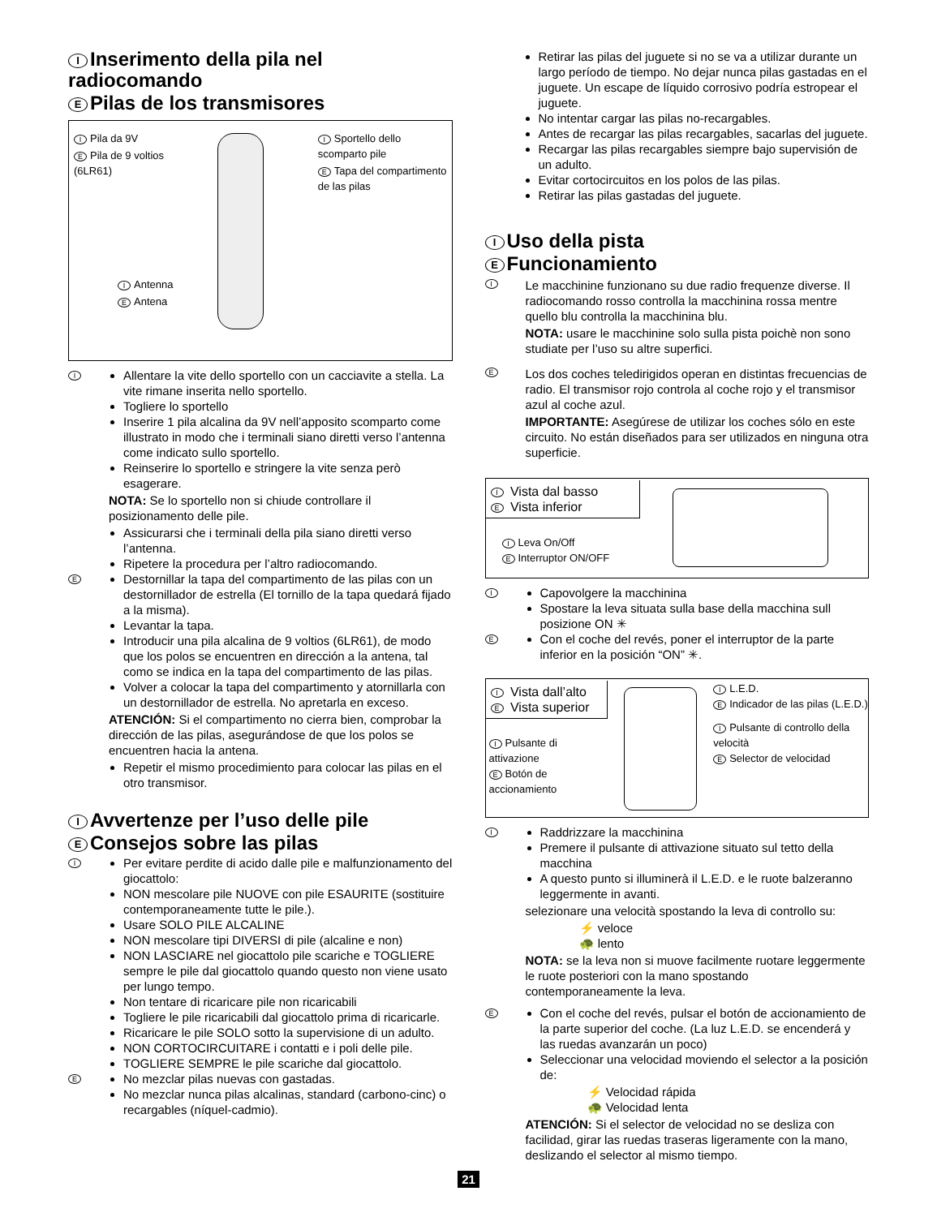I Inserimento della pila nel radiocomando
E Pilas de los transmisores
I Pila da 9V
E Pila de 9 voltios
(6LR61)
I Sportello dello
scomparto pile
E Tapa del compartimento
de las pilas
I Antenna
E Antena
I
Allentare la vite dello sportello con un cacciavite a stella. La vite rimane inserita nello sportello.
Togliere lo sportello
Inserire 1 pila alcalina da 9V nell’apposito scomparto come illustrato in modo che i terminali siano diretti verso l’antenna come indicato sullo sportello.
Reinserire lo sportello e stringere la vite senza però esagerare.
NOTA: Se lo sportello non si chiude controllare il posizionamento delle pile.
Assicurarsi che i terminali della pila siano diretti verso l’antenna.
Ripetere la procedura per l’altro radiocomando.
E
Destornillar la tapa del compartimento de las pilas con un destornillador de estrella (El tornillo de la tapa quedará fijado a la misma).
Levantar la tapa.
Introducir una pila alcalina de 9 voltios (6LR61), de modo que los polos se encuentren en dirección a la antena, tal como se indica en la tapa del compartimento de las pilas.
Volver a colocar la tapa del compartimento y atornillarla con un destornillador de estrella. No apretarla en exceso.
ATENCIÓN: Si el compartimento no cierra bien, comprobar la dirección de las pilas, asegurándose de que los polos se encuentren hacia la antena.
Repetir el mismo procedimiento para colocar las pilas en el otro transmisor.
I Avvertenze per l’uso delle pile
E Consejos sobre las pilas
I
Per evitare perdite di acido dalle pile e malfunzionamento del giocattolo:
NON mescolare pile NUOVE con pile ESAURITE (sostituire contemporaneamente tutte le pile.).
Usare SOLO PILE ALCALINE
NON mescolare tipi DIVERSI di pile (alcaline e non)
NON LASCIARE nel giocattolo pile scariche e TOGLIERE sempre le pile dal giocattolo quando questo non viene usato per lungo tempo.
Non tentare di ricaricare pile non ricaricabili
Togliere le pile ricaricabili dal giocattolo prima di ricaricarle.
Ricaricare le pile SOLO sotto la supervisione di un adulto.
NON CORTOCIRCUITARE i contatti e i poli delle pile.
TOGLIERE SEMPRE le pile scariche dal giocattolo.
E
No mezclar pilas nuevas con gastadas.
No mezclar nunca pilas alcalinas, standard (carbono-cinc) o recargables (níquel-cadmio).
Retirar las pilas del juguete si no se va a utilizar durante un largo período de tiempo. No dejar nunca pilas gastadas en el juguete. Un escape de líquido corrosivo podría estropear el juguete.
No intentar cargar las pilas no-recargables.
Antes de recargar las pilas recargables, sacarlas del juguete.
Recargar las pilas recargables siempre bajo supervisión de un adulto.
Evitar cortocircuitos en los polos de las pilas.
Retirar las pilas gastadas del juguete.
I Uso della pista
E Funcionamiento
I
Le macchinine funzionano su due radio frequenze diverse. Il radiocomando rosso controlla la macchinina rossa mentre quello blu controlla la macchinina blu.
NOTA: usare le macchinine solo sulla pista poichè non sono studiate per l’uso su altre superfici.
E
Los dos coches teledirigidos operan en distintas frecuencias de radio. El transmisor rojo controla al coche rojo y el transmisor azul al coche azul.
IMPORTANTE: Asegúrese de utilizar los coches sólo en este circuito. No están diseñados para ser utilizados en ninguna otra superficie.
I Vista dal basso
E Vista inferior
I Leva On/Off
E Interruptor ON/OFF
I
Capovolgere la macchinina
Spostare la leva situata sulla base della macchina sull posizione ON ✳
E
Con el coche del revés, poner el interruptor de la parte inferior en la posición “ON” ✳.
I Vista dall’alto
E Vista superior
I Pulsante di attivazione
E Botón de accionamiento
I L.E.D.
E Indicador de las pilas (L.E.D.)
I Pulsante di controllo della velocità
E Selector de velocidad
I
Raddrizzare la macchinina
Premere il pulsante di attivazione situato sul tetto della macchina
A questo punto si illuminerà il L.E.D. e le ruote balzeranno leggermente in avanti.
selezionare una velocità spostando la leva di controllo su:
⚡ veloce
🐢 lento
NOTA: se la leva non si muove facilmente ruotare leggermente le ruote posteriori con la mano spostando contemporaneamente la leva.
E
Con el coche del revés, pulsar el botón de accionamiento de la parte superior del coche. (La luz L.E.D. se encenderá y las ruedas avanzarán un poco)
Seleccionar una velocidad moviendo el selector a la posición de:
⚡ Velocidad rápida
🐢 Velocidad lenta
ATENCIÓN: Si el selector de velocidad no se desliza con facilidad, girar las ruedas traseras ligeramente con la mano, deslizando el selector al mismo tiempo.
21